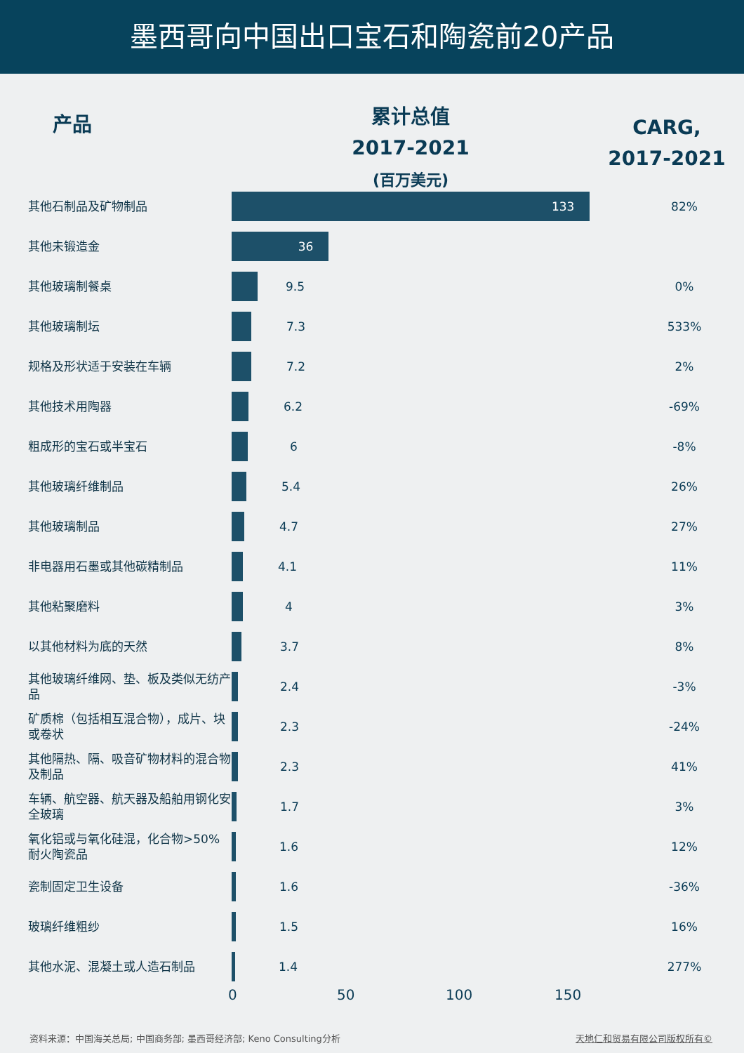墨西哥向中国出口宝石和陶瓷前20产品
产品
累计总值
2017-2021
(百万美元)
CARG,
2017-2021
| 其他石制品及矿物制品 | 133 | 82% |
| 其他未锻造金 | 36 | |
| 其他玻璃制餐桌 | 9.5 | 0% |
| 其他玻璃制坛 | 7.3 | 533% |
| 规格及形状适于安装在车辆 | 7.2 | 2% |
| 其他技术用陶器 | 6.2 | -69% |
| 粗成形的宝石或半宝石 | 6 | -8% |
| 其他玻璃纤维制品 | 5.4 | 26% |
| 其他玻璃制品 | 4.7 | 27% |
| 非电器用石墨或其他碳精制品 | 4.1 | 11% |
| 其他粘聚磨料 | 4 | 3% |
| 以其他材料为底的天然 | 3.7 | 8% |
| 其他玻璃纤维网、垫、板及类似无纺产品 | 2.4 | -3% |
| 矿质棉（包括相互混合物），成片、块或卷状 | 2.3 | -24% |
| 其他隔热、隔、吸音矿物材料的混合物及制品 | 2.3 | 41% |
| 车辆、航空器、航天器及船舶用钢化安全玻璃 | 1.7 | 3% |
| 氧化铝或与氧化硅混，化合物>50%耐火陶瓷品 | 1.6 | 12% |
| 瓷制固定卫生设备 | 1.6 | -36% |
| 玻璃纤维粗纱 | 1.5 | 16% |
| 其他水泥、混凝土或人造石制品 | 1.4 | 277% |
0 50 100 150
资料来源：中国海关总局; 中国商务部; 墨西哥经济部; Keno Consulting分析 天地仁和贸易有限公司版权所有©